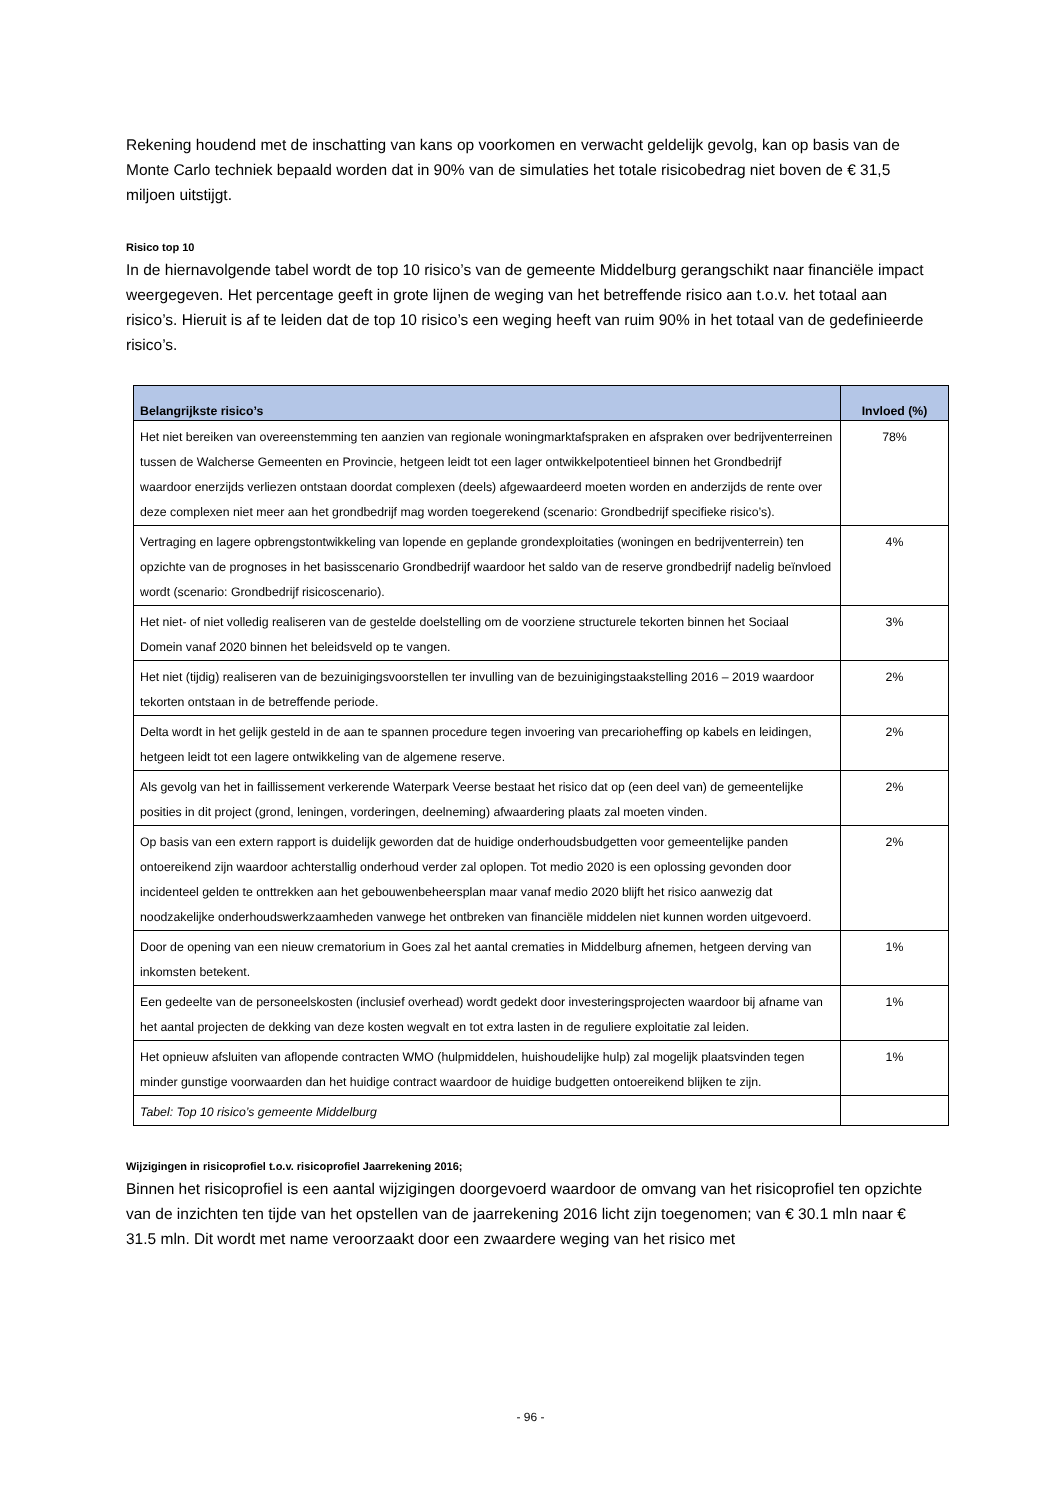Rekening houdend met de inschatting van kans op voorkomen en verwacht geldelijk gevolg, kan op basis van de Monte Carlo techniek bepaald worden dat in 90% van de simulaties het totale risicobedrag niet boven de € 31,5 miljoen uitstijgt.
Risico top 10
In de hiernavolgende tabel wordt de top 10 risico’s van de gemeente Middelburg gerangschikt naar financiële impact weergegeven. Het percentage geeft in grote lijnen de weging van het betreffende risico aan t.o.v. het totaal aan risico’s. Hieruit is af te leiden dat de top 10 risico’s een weging heeft van ruim 90% in het totaal van de gedefinieerde risico’s.
| Belangrijkste risico’s | Invloed (%) |
| --- | --- |
| Het niet bereiken van overeenstemming ten aanzien van regionale woningmarktafspraken en afspraken over bedrijventerreinen tussen de Walcherse Gemeenten en Provincie, hetgeen leidt tot een lager ontwikkelpotentieel binnen het Grondbedrijf waardoor enerzijds verliezen ontstaan doordat complexen (deels) afgewaardeerd moeten worden en anderzijds de rente over deze complexen niet meer aan het grondbedrijf mag worden toegerekend (scenario: Grondbedrijf specifieke risico’s). | 78% |
| Vertraging en lagere opbrengstontwikkeling van lopende en geplande grondexploitaties (woningen en bedrijventerrein) ten opzichte van de prognoses in het basisscenario Grondbedrijf waardoor het saldo van de reserve grondbedrijf nadelig beïnvloed wordt (scenario: Grondbedrijf risicoscenario). | 4% |
| Het niet- of niet volledig realiseren van de gestelde doelstelling om de voorziene structurele tekorten binnen het Sociaal Domein vanaf 2020 binnen het beleidsveld op te vangen. | 3% |
| Het niet (tijdig) realiseren van de bezuinigingsvoorstellen ter invulling van de bezuinigingstaakstelling 2016 – 2019 waardoor tekorten ontstaan in de betreffende periode. | 2% |
| Delta wordt in het gelijk gesteld in de aan te spannen procedure tegen invoering van precarioheffing op kabels en leidingen, hetgeen leidt tot een lagere ontwikkeling van de algemene reserve. | 2% |
| Als gevolg van het in faillissement verkerende Waterpark Veerse bestaat het risico dat op (een deel van) de gemeentelijke posities in dit project (grond, leningen, vorderingen, deelneming) afwaardering plaats zal moeten vinden. | 2% |
| Op basis van een extern rapport is duidelijk geworden dat de huidige onderhoudsbudgetten voor gemeentelijke panden ontoereikend zijn waardoor achterstallig onderhoud verder zal oplopen. Tot medio 2020 is een oplossing gevonden door incidenteel gelden te onttrekken aan het gebouwenbeheersplan maar vanaf medio 2020 blijft het risico aanwezig dat noodzakelijke onderhoudswerkzaamheden vanwege het ontbreken van financiële middelen niet kunnen worden uitgevoerd. | 2% |
| Door de opening van een nieuw crematorium in Goes zal het aantal crematies in Middelburg afnemen, hetgeen derving van inkomsten betekent. | 1% |
| Een gedeelte van de personeelskosten (inclusief overhead) wordt gedekt door investeringsprojecten waardoor bij afname van het aantal projecten de dekking van deze kosten wegvalt en tot extra lasten in de reguliere exploitatie zal leiden. | 1% |
| Het opnieuw afsluiten van aflopende contracten WMO (hulpmiddelen, huishoudelijke hulp) zal mogelijk plaatsvinden tegen minder gunstige voorwaarden dan het huidige contract waardoor de huidige budgetten ontoereikend blijken te zijn. | 1% |
| Tabel: Top 10 risico’s gemeente Middelburg | |
Wijzigingen in risicoprofiel t.o.v. risicoprofiel Jaarrekening 2016;
Binnen het risicoprofiel is een aantal wijzigingen doorgevoerd waardoor de omvang van het risicoprofiel ten opzichte van de inzichten ten tijde van het opstellen van de jaarrekening 2016 licht zijn toegenomen; van € 30.1 mln naar € 31.5 mln. Dit wordt met name veroorzaakt door een zwaardere weging van het risico met
- 96 -